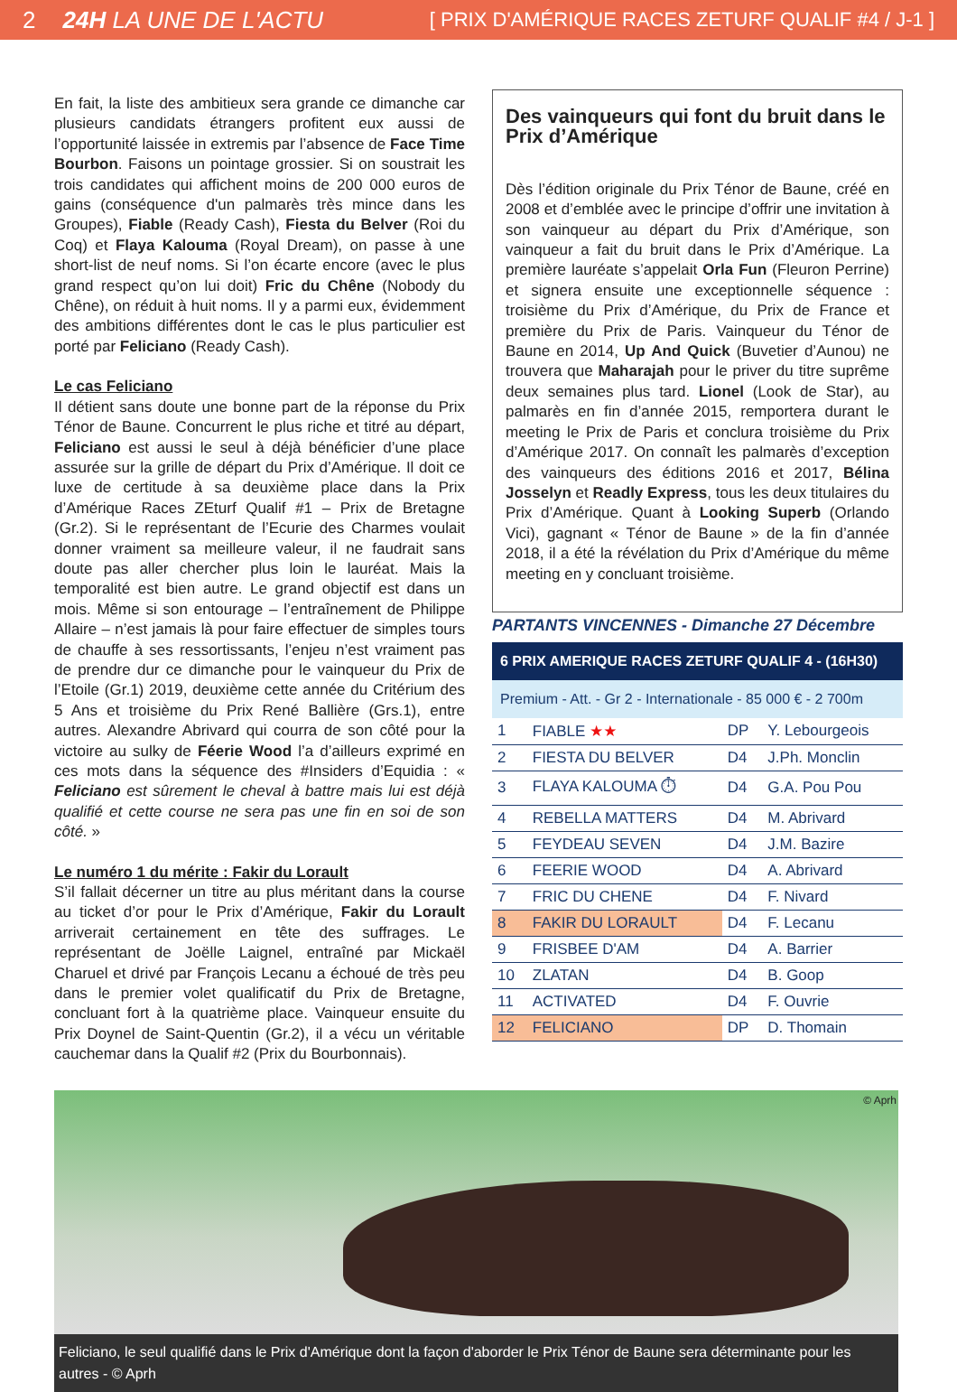2 24H LA UNE DE L'ACTU [ PRIX D'AMÉRIQUE RACES ZETURF QUALIF #4 / J-1 ]
En fait, la liste des ambitieux sera grande ce dimanche car plusieurs candidats étrangers profitent eux aussi de l’opportunité laissée in extremis par l’absence de Face Time Bourbon. Faisons un pointage grossier. Si on soustrait les trois candidates qui affichent moins de 200 000 euros de gains (conséquence d'un palmarès très mince dans les Groupes), Fiable (Ready Cash), Fiesta du Belver (Roi du Coq) et Flaya Kalouma (Royal Dream), on passe à une short-list de neuf noms. Si l’on écarte encore (avec le plus grand respect qu’on lui doit) Fric du Chêne (Nobody du Chêne), on réduit à huit noms. Il y a parmi eux, évidemment des ambitions différentes dont le cas le plus particulier est porté par Feliciano (Ready Cash).
Le cas Feliciano
Il détient sans doute une bonne part de la réponse du Prix Ténor de Baune. Concurrent le plus riche et titré au départ, Feliciano est aussi le seul à déjà bénéficier d’une place assurée sur la grille de départ du Prix d’Amérique. Il doit ce luxe de certitude à sa deuxième place dans la Prix d’Amérique Races ZEturf Qualif #1 – Prix de Bretagne (Gr.2). Si le représentant de l’Ecurie des Charmes voulait donner vraiment sa meilleure valeur, il ne faudrait sans doute pas aller chercher plus loin le lauréat. Mais la temporalité est bien autre. Le grand objectif est dans un mois. Même si son entourage – l’entraînement de Philippe Allaire – n’est jamais là pour faire effectuer de simples tours de chauffe à ses ressortissants, l’enjeu n’est vraiment pas de prendre dur ce dimanche pour le vainqueur du Prix de l’Etoile (Gr.1) 2019, deuxième cette année du Critérium des 5 Ans et troisième du Prix René Ballière (Grs.1), entre autres. Alexandre Abrivard qui courra de son côté pour la victoire au sulky de Féerie Wood l’a d’ailleurs exprimé en ces mots dans la séquence des #Insiders d’Equidia : « Feliciano est sûrement le cheval à battre mais lui est déjà qualifié et cette course ne sera pas une fin en soi de son côté. »
Le numéro 1 du mérite : Fakir du Lorault
S’il fallait décerner un titre au plus méritant dans la course au ticket d’or pour le Prix d’Amérique, Fakir du Lorault arriverait certainement en tête des suffrages. Le représentant de Joëlle Laignel, entraîné par Mickaël Charuel et drivé par François Lecanu a échoué de très peu dans le premier volet qualificatif du Prix de Bretagne, concluant fort à la quatrième place. Vainqueur ensuite du Prix Doynel de Saint-Quentin (Gr.2), il a vécu un véritable cauchemar dans la Qualif #2 (Prix du Bourbonnais).
Des vainqueurs qui font du bruit dans le Prix d’Amérique
Dès l’édition originale du Prix Ténor de Baune, créé en 2008 et d’emblée avec le principe d’offrir une invitation à son vainqueur au départ du Prix d’Amérique, son vainqueur a fait du bruit dans le Prix d’Amérique. La première lauréate s’appelait Orla Fun (Fleuron Perrine) et signera ensuite une exceptionnelle séquence : troisième du Prix d’Amérique, du Prix de France et première du Prix de Paris. Vainqueur du Ténor de Baune en 2014, Up And Quick (Buvetier d’Aunou) ne trouvera que Maharajah pour le priver du titre suprême deux semaines plus tard. Lionel (Look de Star), au palmarès en fin d’année 2015, remportera durant le meeting le Prix de Paris et conclura troisième du Prix d’Amérique 2017. On connaît les palmarès d’exception des vainqueurs des éditions 2016 et 2017, Bélina Josselyn et Readly Express, tous les deux titulaires du Prix d’Amérique. Quant à Looking Superb (Orlando Vici), gagnant « Ténor de Baune » de la fin d’année 2018, il a été la révélation du Prix d’Amérique du même meeting en y concluant troisième.
PARTANTS VINCENNES - Dimanche 27 Décembre
6 PRIX AMERIQUE RACES ZETURF QUALIF 4 - (16H30)
Premium - Att. - Gr 2 - Internationale - 85 000 € - 2 700m
| 1 | FIABLE ★★ | DP | Y. Lebourgeois |
| 2 | FIESTA DU BELVER | D4 | J.Ph. Monclin |
| 3 | FLAYA KALOUMA ⏱ | D4 | G.A. Pou Pou |
| 4 | REBELLA MATTERS | D4 | M. Abrivard |
| 5 | FEYDEAU SEVEN | D4 | J.M. Bazire |
| 6 | FEERIE WOOD | D4 | A. Abrivard |
| 7 | FRIC DU CHENE | D4 | F. Nivard |
| 8 | FAKIR DU LORAULT | D4 | F. Lecanu |
| 9 | FRISBEE D'AM | D4 | A. Barrier |
| 10 | ZLATAN | D4 | B. Goop |
| 11 | ACTIVATED | D4 | F. Ouvrie |
| 12 | FELICIANO | DP | D. Thomain |
© Aprh
Feliciano, le seul qualifié dans le Prix d'Amérique dont la façon d'aborder le Prix Ténor de Baune sera déterminante pour les autres - © Aprh